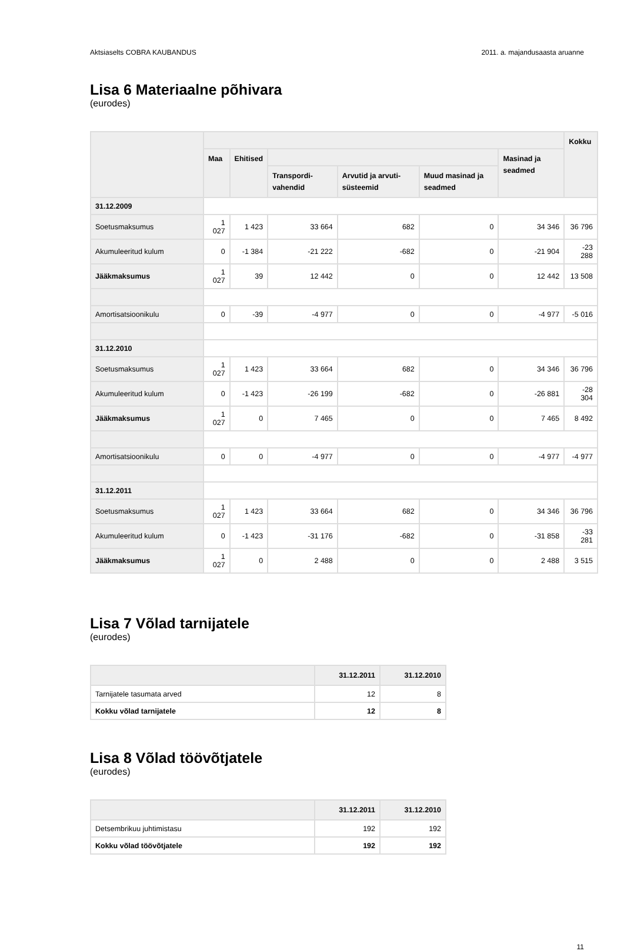Aktsiaselts COBRA KAUBANDUS 2011. a. majandusaasta aruanne
Lisa 6 Materiaalne põhivara
(eurodes)
| | | | | | | | Kokku |
| --- | --- | --- | --- | --- | --- | --- | --- |
| | Maa | Ehitised | | | | Masinad ja seadmed | |
| | | | Transpordi-vahendid | Arvutid ja arvuti-süsteemid | Muud masinad ja seadmed | | |
| 31.12.2009 | | | | | | | |
| Soetusmaksumus | 1 027 | 1 423 | 33 664 | 682 | 0 | 34 346 | 36 796 |
| Akumuleeritud kulum | 0 | -1 384 | -21 222 | -682 | 0 | -21 904 | -23 288 |
| Jääkmaksumus | 1 027 | 39 | 12 442 | 0 | 0 | 12 442 | 13 508 |
| Amortisatsioonikulu | 0 | -39 | -4 977 | 0 | 0 | -4 977 | -5 016 |
| 31.12.2010 | | | | | | | |
| Soetusmaksumus | 1 027 | 1 423 | 33 664 | 682 | 0 | 34 346 | 36 796 |
| Akumuleeritud kulum | 0 | -1 423 | -26 199 | -682 | 0 | -26 881 | -28 304 |
| Jääkmaksumus | 1 027 | 0 | 7 465 | 0 | 0 | 7 465 | 8 492 |
| Amortisatsioonikulu | 0 | 0 | -4 977 | 0 | 0 | -4 977 | -4 977 |
| 31.12.2011 | | | | | | | |
| Soetusmaksumus | 1 027 | 1 423 | 33 664 | 682 | 0 | 34 346 | 36 796 |
| Akumuleeritud kulum | 0 | -1 423 | -31 176 | -682 | 0 | -31 858 | -33 281 |
| Jääkmaksumus | 1 027 | 0 | 2 488 | 0 | 0 | 2 488 | 3 515 |
Lisa 7 Võlad tarnijatele
(eurodes)
| | 31.12.2011 | 31.12.2010 |
| --- | --- | --- |
| Tarnijatele tasumata arved | 12 | 8 |
| Kokku võlad tarnijatele | 12 | 8 |
Lisa 8 Võlad töövõtjatele
(eurodes)
| | 31.12.2011 | 31.12.2010 |
| --- | --- | --- |
| Detsembrikuu juhtimistasu | 192 | 192 |
| Kokku võlad töövõtjatele | 192 | 192 |
11